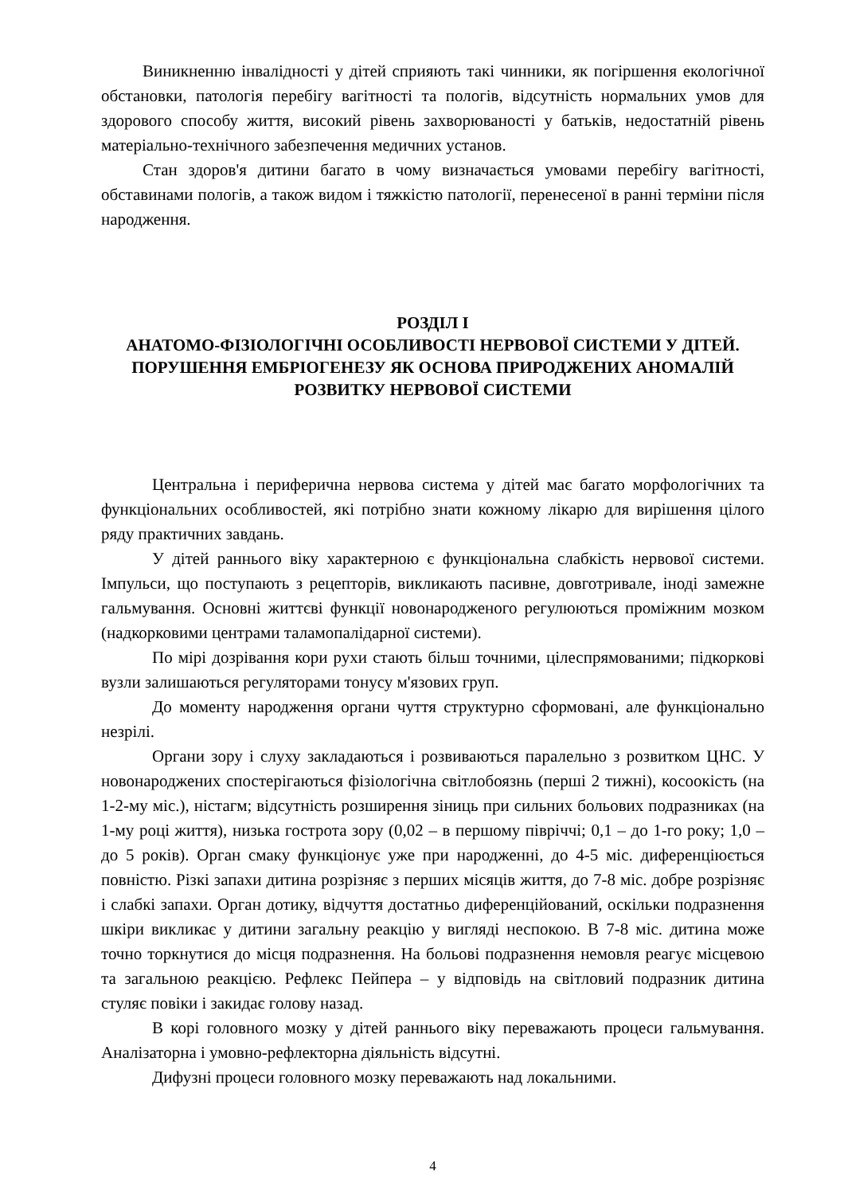Виникненню інвалідності у дітей сприяють такі чинники, як погіршення екологічної обстановки, патологія перебігу вагітності та пологів, відсутність нормальних умов для здорового способу життя, високий рівень захворюваності у батьків, недостатній рівень матеріально-технічного забезпечення медичних установ.
Стан здоров'я дитини багато в чому визначається умовами перебігу вагітності, обставинами пологів, а також видом і тяжкістю патології, перенесеної в ранні терміни після народження.
РОЗДІЛ І
АНАТОМО-ФІЗІОЛОГІЧНІ ОСОБЛИВОСТІ НЕРВОВОЇ СИСТЕМИ У ДІТЕЙ. ПОРУШЕННЯ ЕМБРІОГЕНЕЗУ ЯК ОСНОВА ПРИРОДЖЕНИХ АНОМАЛІЙ РОЗВИТКУ НЕРВОВОЇ СИСТЕМИ
Центральна і периферична нервова система у дітей має багато морфологічних та функціональних особливостей, які потрібно знати кожному лікарю для вирішення цілого ряду практичних завдань.
У дітей раннього віку характерною є функціональна слабкість нервової системи. Імпульси, що поступають з рецепторів, викликають пасивне, довготривале, іноді замежне гальмування. Основні життєві функції новонародженого регулюються проміжним мозком (надкорковими центрами таламопалідарної системи).
По мірі дозрівання кори рухи стають більш точними, цілеспрямованими; підкоркові вузли залишаються регуляторами тонусу м'язових груп.
До моменту народження органи чуття структурно сформовані, але функціонально незрілі.
Органи зору і слуху закладаються і розвиваються паралельно з розвитком ЦНС. У новонароджених спостерігаються фізіологічна світлобоязнь (перші 2 тижні), косоокість (на 1-2-му міс.), ністагм; відсутність розширення зіниць при сильних больових подразниках (на 1-му році життя), низька гострота зору (0,02 – в першому півріччі; 0,1 – до 1-го року; 1,0 – до 5 років). Орган смаку функціонує уже при народженні, до 4-5 міс. диференціюється повністю. Різкі запахи дитина розрізняє з перших місяців життя, до 7-8 міс. добре розрізняє і слабкі запахи. Орган дотику, відчуття достатньо диференційований, оскільки подразнення шкіри викликає у дитини загальну реакцію у вигляді неспокою. В 7-8 міс. дитина може точно торкнутися до місця подразнення. На больові подразнення немовля реагує місцевою та загальною реакцією. Рефлекс Пейпера – у відповідь на світловий подразник дитина стуляє повіки і закидає голову назад.
В корі головного мозку у дітей раннього віку переважають процеси гальмування. Аналізаторна і умовно-рефлекторна діяльність відсутні.
Дифузні процеси головного мозку переважають над локальними.
4